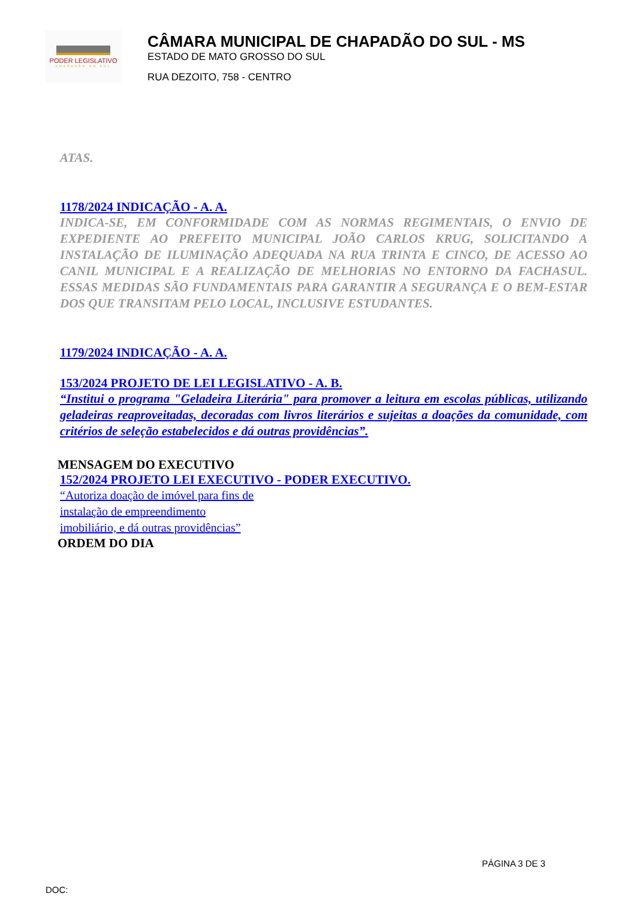PODER LEGISLATIVO
CHAPADÃO DO SUL
CÂMARA MUNICIPAL DE CHAPADÃO DO SUL - MS
ESTADO DE MATO GROSSO DO SUL
RUA DEZOITO, 758 - CENTRO
ATAS.
1178/2024 INDICAÇÃO - A. A.
INDICA-SE, EM CONFORMIDADE COM AS NORMAS REGIMENTAIS, O ENVIO DE EXPEDIENTE AO PREFEITO MUNICIPAL JOÃO CARLOS KRUG, SOLICITANDO A INSTALAÇÃO DE ILUMINAÇÃO ADEQUADA NA RUA TRINTA E CINCO, DE ACESSO AO CANIL MUNICIPAL E A REALIZAÇÃO DE MELHORIAS NO ENTORNO DA FACHASUL. ESSAS MEDIDAS SÃO FUNDAMENTAIS PARA GARANTIR A SEGURANÇA E O BEM-ESTAR DOS QUE TRANSITAM PELO LOCAL, INCLUSIVE ESTUDANTES.
1179/2024 INDICAÇÃO - A. A.
153/2024 PROJETO DE LEI LEGISLATIVO - A. B.
“Institui o programa "Geladeira Literária" para promover a leitura em escolas públicas, utilizando geladeiras reaproveitadas, decoradas com livros literários e sujeitas a doações da comunidade, com critérios de seleção estabelecidos e dá outras providências”.
MENSAGEM DO EXECUTIVO
152/2024 PROJETO LEI EXECUTIVO - PODER EXECUTIVO.
“Autoriza doação de imóvel para fins de instalação de empreendimento imobiliário, e dá outras providências”
ORDEM DO DIA
PÁGINA 3 DE 3
DOC: